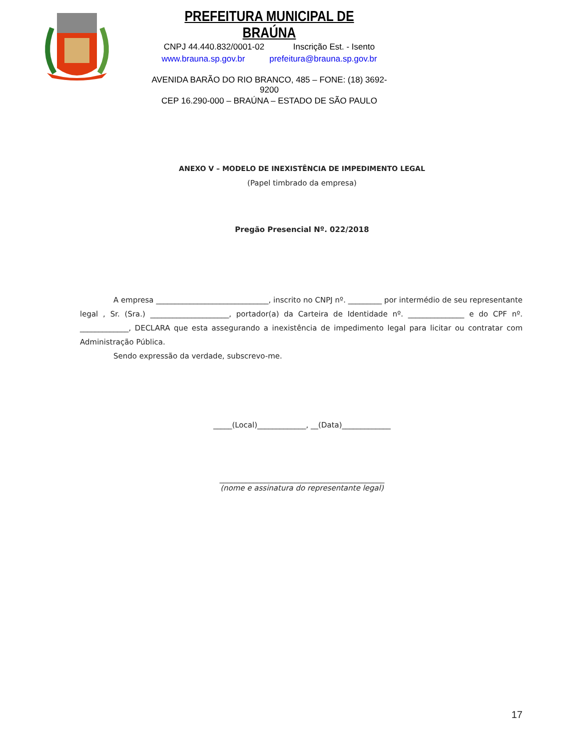PREFEITURA MUNICIPAL DE BRAÚNA
CNPJ 44.440.832/0001-02 Inscrição Est. - Isento
www.brauna.sp.gov.br prefeitura@brauna.sp.gov.br
AVENIDA BARÃO DO RIO BRANCO, 485 – FONE: (18) 3692-9200
CEP 16.290-000 – BRAÚNA – ESTADO DE SÃO PAULO
ANEXO V – MODELO DE INEXISTÊNCIA DE IMPEDIMENTO LEGAL
(Papel timbrado da empresa)
Pregão Presencial Nº. 022/2018
A empresa ______________________________, inscrito no CNPJ nº. _________ por intermédio de seu representante legal , Sr. (Sra.) _____________________, portador(a) da Carteira de Identidade nº. _______________ e do CPF nº. _____________, DECLARA que esta assegurando a inexistência de impedimento legal para licitar ou contratar com Administração Pública.
Sendo expressão da verdade, subscrevo-me.
_____(Local)_____________, __(Data)_____________
____________________________________________
(nome e assinatura do representante legal)
17